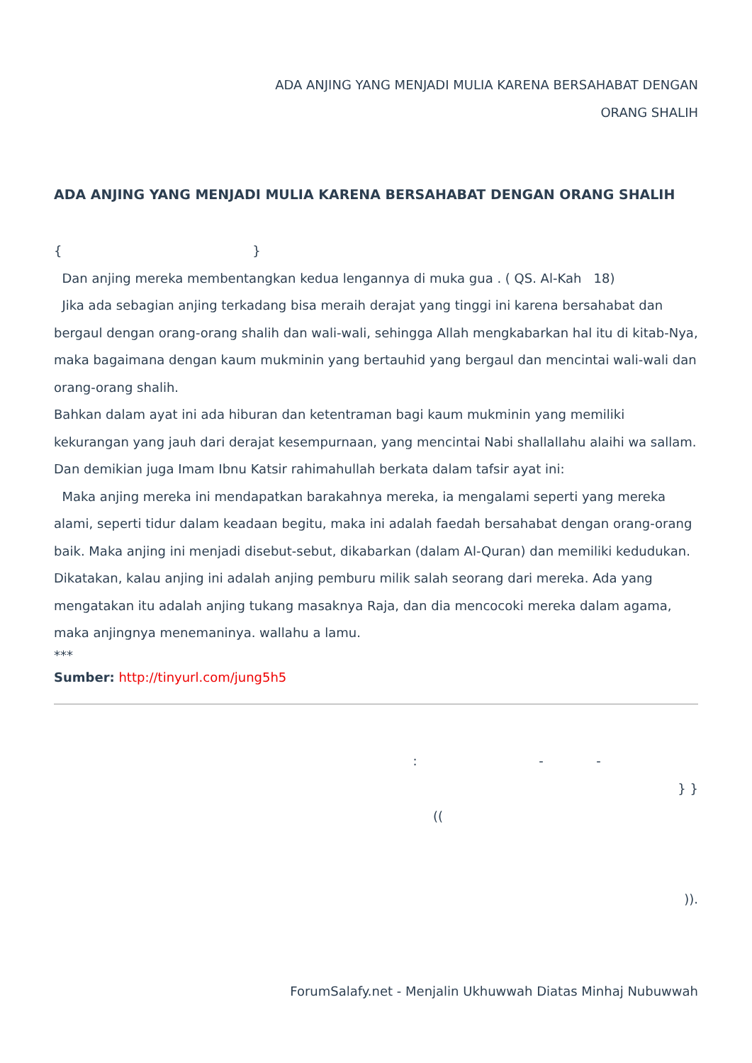ADA ANJING YANG MENJADI MULIA KARENA BERSAHABAT DENGAN
ORANG SHALIH
ADA ANJING YANG MENJADI MULIA KARENA BERSAHABAT DENGAN ORANG SHALIH
{ }
Dan anjing mereka membentangkan kedua lengannya di muka gua . ( QS. Al-Kah 18)
Jika ada sebagian anjing terkadang bisa meraih derajat yang tinggi ini karena bersahabat dan bergaul dengan orang-orang shalih dan wali-wali, sehingga Allah mengkabarkan hal itu di kitab-Nya, maka bagaimana dengan kaum mukminin yang bertauhid yang bergaul dan mencintai wali-wali dan orang-orang shalih.
Bahkan dalam ayat ini ada hiburan dan ketentraman bagi kaum mukminin yang memiliki kekurangan yang jauh dari derajat kesempurnaan, yang mencintai Nabi shallallahu alaihi wa sallam.
Dan demikian juga Imam Ibnu Katsir rahimahullah berkata dalam tafsir ayat ini:
Maka anjing mereka ini mendapatkan barakahnya mereka, ia mengalami seperti yang mereka alami, seperti tidur dalam keadaan begitu, maka ini adalah faedah bersahabat dengan orang-orang baik. Maka anjing ini menjadi disebut-sebut, dikabarkan (dalam Al-Quran) dan memiliki kedudukan. Dikatakan, kalau anjing ini adalah anjing pemburu milik salah seorang dari mereka. Ada yang mengatakan itu adalah anjing tukang masaknya Raja, dan dia mencocoki mereka dalam agama, maka anjingnya menemaninya. wallahu a lamu.
***
Sumber: http://tinyurl.com/jung5h5
: - -
} }
((
)).
ForumSalafy.net - Menjalin Ukhuwwah Diatas Minhaj Nubuwwah